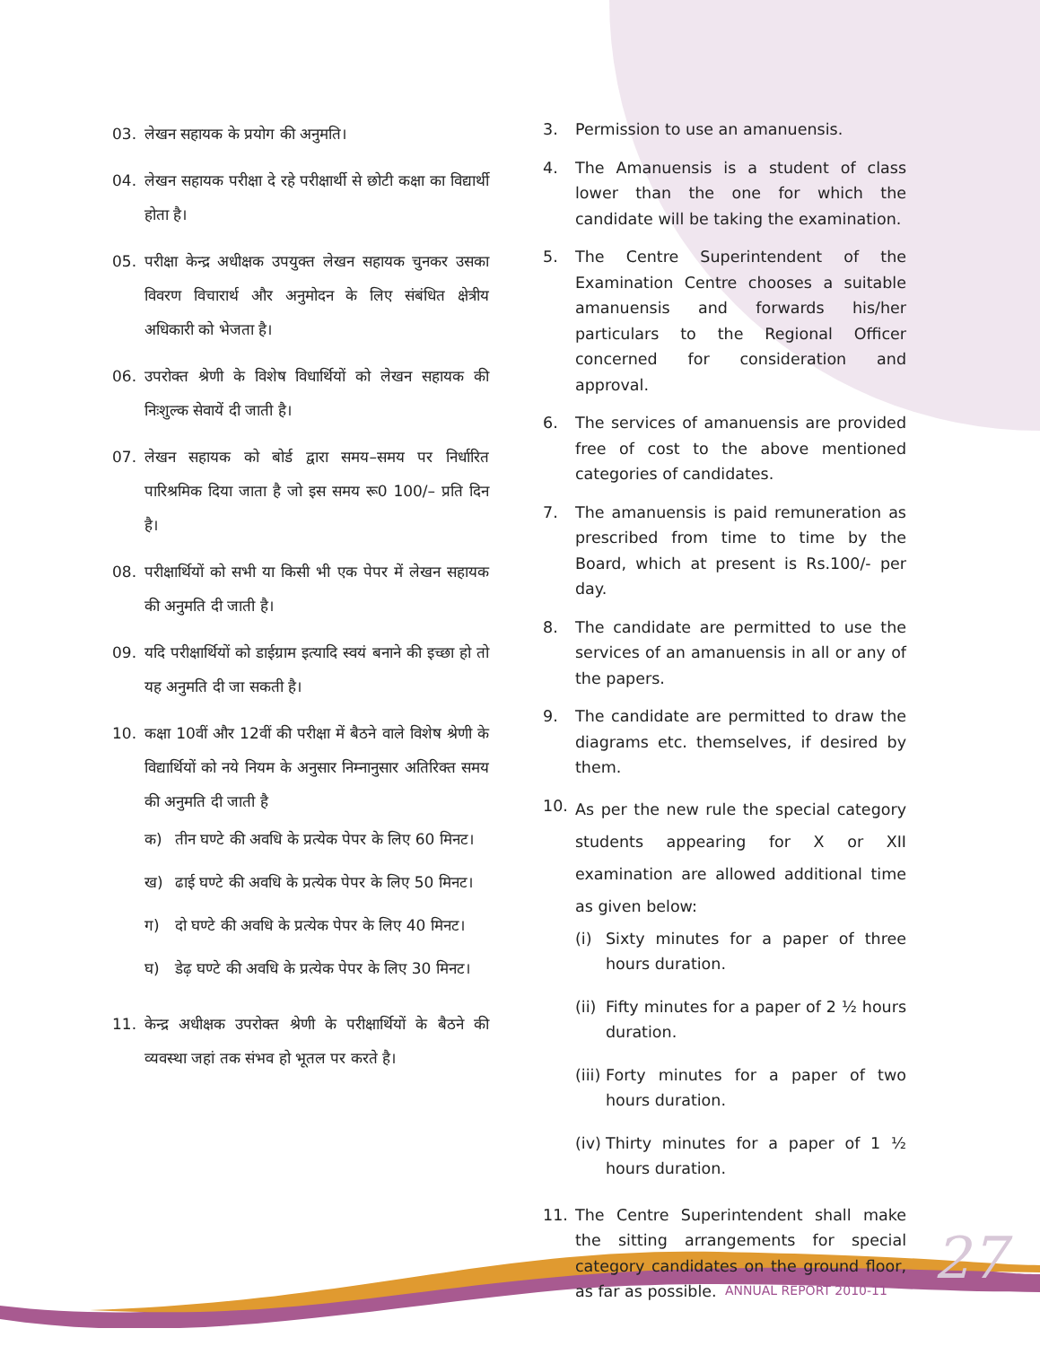03. लेखन सहायक के प्रयोग की अनुमति।
04. लेखन सहायक परीक्षा दे रहे परीक्षार्थी से छोटी कक्षा का विद्यार्थी होता है।
05. परीक्षा केन्द्र अधीक्षक उपयुक्त लेखन सहायक चुनकर उसका विवरण विचारार्थ और अनुमोदन के लिए संबंधित क्षेत्रीय अधिकारी को भेजता है।
06. उपरोक्त श्रेणी के विशेष विधार्थियों को लेखन सहायक की निःशुल्क सेवायें दी जाती है।
07. लेखन सहायक को बोर्ड द्वारा समय–समय पर निर्धारित पारिश्रमिक दिया जाता है जो इस समय रू0 100/– प्रति दिन है।
08. परीक्षार्थियों को सभी या किसी भी एक पेपर में लेखन सहायक की अनुमति दी जाती है।
09. यदि परीक्षार्थियों को डाईग्राम इत्यादि स्वयं बनाने की इच्छा हो तो यह अनुमति दी जा सकती है।
10. कक्षा 10वीं और 12वीं की परीक्षा में बैठने वाले विशेष श्रेणी के विद्यार्थियों को नये नियम के अनुसार निम्नानुसार अतिरिक्त समय की अनुमति दी जाती है
क) तीन घण्टे की अवधि के प्रत्येक पेपर के लिए 60 मिनट।
ख) ढाई घण्टे की अवधि के प्रत्येक पेपर के लिए 50 मिनट।
ग) दो घण्टे की अवधि के प्रत्येक पेपर के लिए 40 मिनट।
घ) डेढ़ घण्टे की अवधि के प्रत्येक पेपर के लिए 30 मिनट।
11. केन्द्र अधीक्षक उपरोक्त श्रेणी के परीक्षार्थियों के बैठने की व्यवस्था जहां तक संभव हो भूतल पर करते है।
3. Permission to use an amanuensis.
4. The Amanuensis is a student of class lower than the one for which the candidate will be taking the examination.
5. The Centre Superintendent of the Examination Centre chooses a suitable amanuensis and forwards his/her particulars to the Regional Officer concerned for consideration and approval.
6. The services of amanuensis are provided free of cost to the above mentioned categories of candidates.
7. The amanuensis is paid remuneration as prescribed from time to time by the Board, which at present is Rs.100/- per day.
8. The candidate are permitted to use the services of an amanuensis in all or any of the papers.
9. The candidate are permitted to draw the diagrams etc. themselves, if desired by them.
10. As per the new rule the special category students appearing for X or XII examination are allowed additional time as given below:
(i) Sixty minutes for a paper of three hours duration.
(ii) Fifty minutes for a paper of 2 ½ hours duration.
(iii) Forty minutes for a paper of two hours duration.
(iv) Thirty minutes for a paper of 1 ½ hours duration.
11. The Centre Superintendent shall make the sitting arrangements for special category candidates on the ground floor, as far as possible.
ANNUAL REPORT 2010-11 27